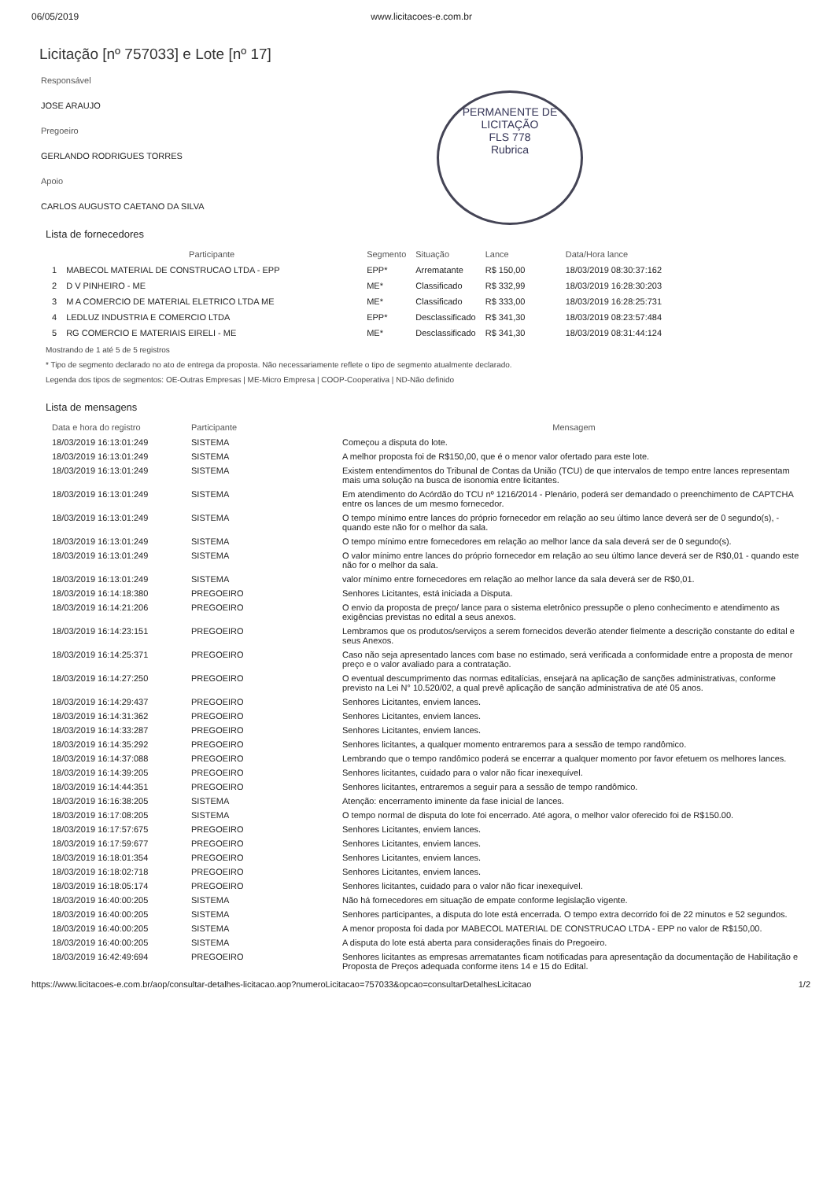PERMANENTE DE LICITAÇÃO
FLS 778
Rubrica
06/05/2019 www.licitacoes-e.com.br
Licitação [nº 757033] e Lote [nº 17]
Responsável
JOSE ARAUJO
Pregoeiro
GERLANDO RODRIGUES TORRES
Apoio
CARLOS AUGUSTO CAETANO DA SILVA
Lista de fornecedores
| | Participante | Segmento | Situação | Lance | Data/Hora lance |
| --- | --- | --- | --- | --- | --- |
| 1 | MABECOL MATERIAL DE CONSTRUCAO LTDA - EPP | EPP* | Arrematante | R$ 150,00 | 18/03/2019 08:30:37:162 |
| 2 | D V PINHEIRO - ME | ME* | Classificado | R$ 332,99 | 18/03/2019 16:28:30:203 |
| 3 | M A COMERCIO DE MATERIAL ELETRICO LTDA ME | ME* | Classificado | R$ 333,00 | 18/03/2019 16:28:25:731 |
| 4 | LEDLUZ INDUSTRIA E COMERCIO LTDA | EPP* | Desclassificado | R$ 341,30 | 18/03/2019 08:23:57:484 |
| 5 | RG COMERCIO E MATERIAIS EIRELI - ME | ME* | Desclassificado | R$ 341,30 | 18/03/2019 08:31:44:124 |
Mostrando de 1 até 5 de 5 registros
* Tipo de segmento declarado no ato de entrega da proposta. Não necessariamente reflete o tipo de segmento atualmente declarado.
Legenda dos tipos de segmentos: OE-Outras Empresas | ME-Micro Empresa | COOP-Cooperativa | ND-Não definido
Lista de mensagens
| Data e hora do registro | Participante | Mensagem |
| --- | --- | --- |
| 18/03/2019 16:13:01:249 | SISTEMA | Começou a disputa do lote. |
| 18/03/2019 16:13:01:249 | SISTEMA | A melhor proposta foi de R$150,00, que é o menor valor ofertado para este lote. |
| 18/03/2019 16:13:01:249 | SISTEMA | Existem entendimentos do Tribunal de Contas da União (TCU) de que intervalos de tempo entre lances representam mais uma solução na busca de isonomia entre licitantes. |
| 18/03/2019 16:13:01:249 | SISTEMA | Em atendimento do Acórdão do TCU nº 1216/2014 - Plenário, poderá ser demandado o preenchimento de CAPTCHA entre os lances de um mesmo fornecedor. |
| 18/03/2019 16:13:01:249 | SISTEMA | O tempo mínimo entre lances do próprio fornecedor em relação ao seu último lance deverá ser de 0 segundo(s), - quando este não for o melhor da sala. |
| 18/03/2019 16:13:01:249 | SISTEMA | O tempo mínimo entre fornecedores em relação ao melhor lance da sala deverá ser de 0 segundo(s). |
| 18/03/2019 16:13:01:249 | SISTEMA | O valor mínimo entre lances do próprio fornecedor em relação ao seu último lance deverá ser de R$0,01 - quando este não for o melhor da sala. |
| 18/03/2019 16:13:01:249 | SISTEMA | valor mínimo entre fornecedores em relação ao melhor lance da sala deverá ser de R$0,01. |
| 18/03/2019 16:14:18:380 | PREGOEIRO | Senhores Licitantes, está iniciada a Disputa. |
| 18/03/2019 16:14:21:206 | PREGOEIRO | O envio da proposta de preço/ lance para o sistema eletrônico pressupõe o pleno conhecimento e atendimento as exigências previstas no edital a seus anexos. |
| 18/03/2019 16:14:23:151 | PREGOEIRO | Lembramos que os produtos/serviços a serem fornecidos deverão atender fielmente a descrição constante do edital e seus Anexos. |
| 18/03/2019 16:14:25:371 | PREGOEIRO | Caso não seja apresentado lances com base no estimado, será verificada a conformidade entre a proposta de menor preço e o valor avaliado para a contratação. |
| 18/03/2019 16:14:27:250 | PREGOEIRO | O eventual descumprimento das normas editalícias, ensejará na aplicação de sanções administrativas, conforme previsto na Lei N° 10.520/02, a qual prevê aplicação de sanção administrativa de até 05 anos. |
| 18/03/2019 16:14:29:437 | PREGOEIRO | Senhores Licitantes, enviem lances. |
| 18/03/2019 16:14:31:362 | PREGOEIRO | Senhores Licitantes, enviem lances. |
| 18/03/2019 16:14:33:287 | PREGOEIRO | Senhores Licitantes, enviem lances. |
| 18/03/2019 16:14:35:292 | PREGOEIRO | Senhores licitantes, a qualquer momento entraremos para a sessão de tempo randômico. |
| 18/03/2019 16:14:37:088 | PREGOEIRO | Lembrando que o tempo randômico poderá se encerrar a qualquer momento por favor efetuem os melhores lances. |
| 18/03/2019 16:14:39:205 | PREGOEIRO | Senhores licitantes, cuidado para o valor não ficar inexequível. |
| 18/03/2019 16:14:44:351 | PREGOEIRO | Senhores licitantes, entraremos a seguir para a sessão de tempo randômico. |
| 18/03/2019 16:16:38:205 | SISTEMA | Atenção: encerramento iminente da fase inicial de lances. |
| 18/03/2019 16:17:08:205 | SISTEMA | O tempo normal de disputa do lote foi encerrado. Até agora, o melhor valor oferecido foi de R$150.00. |
| 18/03/2019 16:17:57:675 | PREGOEIRO | Senhores Licitantes, enviem lances. |
| 18/03/2019 16:17:59:677 | PREGOEIRO | Senhores Licitantes, enviem lances. |
| 18/03/2019 16:18:01:354 | PREGOEIRO | Senhores Licitantes, enviem lances. |
| 18/03/2019 16:18:02:718 | PREGOEIRO | Senhores Licitantes, enviem lances. |
| 18/03/2019 16:18:05:174 | PREGOEIRO | Senhores licitantes, cuidado para o valor não ficar inexequível. |
| 18/03/2019 16:40:00:205 | SISTEMA | Não há fornecedores em situação de empate conforme legislação vigente. |
| 18/03/2019 16:40:00:205 | SISTEMA | Senhores participantes, a disputa do lote está encerrada. O tempo extra decorrido foi de 22 minutos e 52 segundos. |
| 18/03/2019 16:40:00:205 | SISTEMA | A menor proposta foi dada por MABECOL MATERIAL DE CONSTRUCAO LTDA - EPP no valor de R$150,00. |
| 18/03/2019 16:40:00:205 | SISTEMA | A disputa do lote está aberta para considerações finais do Pregoeiro. |
| 18/03/2019 16:42:49:694 | PREGOEIRO | Senhores licitantes as empresas arrematantes ficam notificadas para apresentação da documentação de Habilitação e Proposta de Preços adequada conforme itens 14 e 15 do Edital. |
https://www.licitacoes-e.com.br/aop/consultar-detalhes-licitacao.aop?numeroLicitacao=757033&opcao=consultarDetalhesLicitacao 1/2